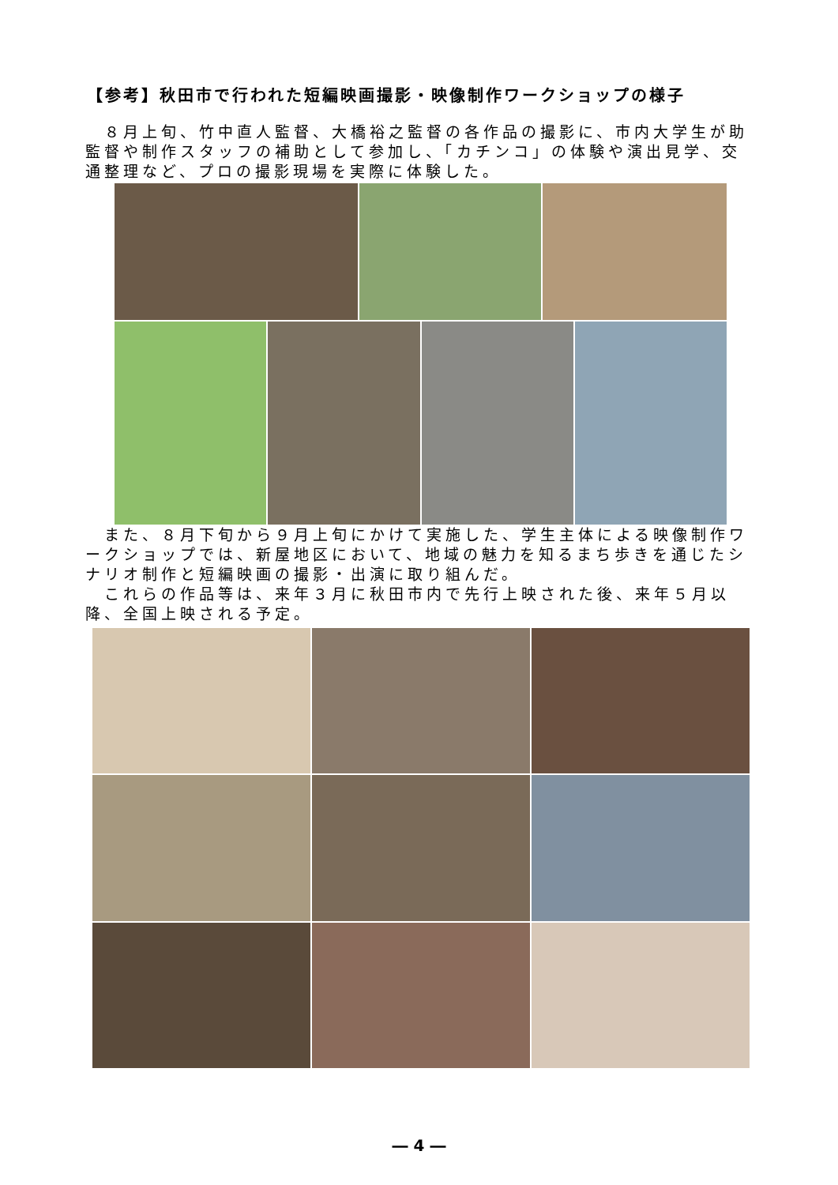【参考】秋田市で行われた短編映画撮影・映像制作ワークショップの様子
　８月上旬、竹中直人監督、大橋裕之監督の各作品の撮影に、市内大学生が助監督や制作スタッフの補助として参加し、「カチンコ」の体験や演出見学、交通整理など、プロの撮影現場を実際に体験した。
　また、８月下旬から９月上旬にかけて実施した、学生主体による映像制作ワークショップでは、新屋地区において、地域の魅力を知るまち歩きを通じたシナリオ制作と短編映画の撮影・出演に取り組んだ。
　これらの作品等は、来年３月に秋田市内で先行上映された後、来年５月以降、全国上映される予定。
― 4 ―